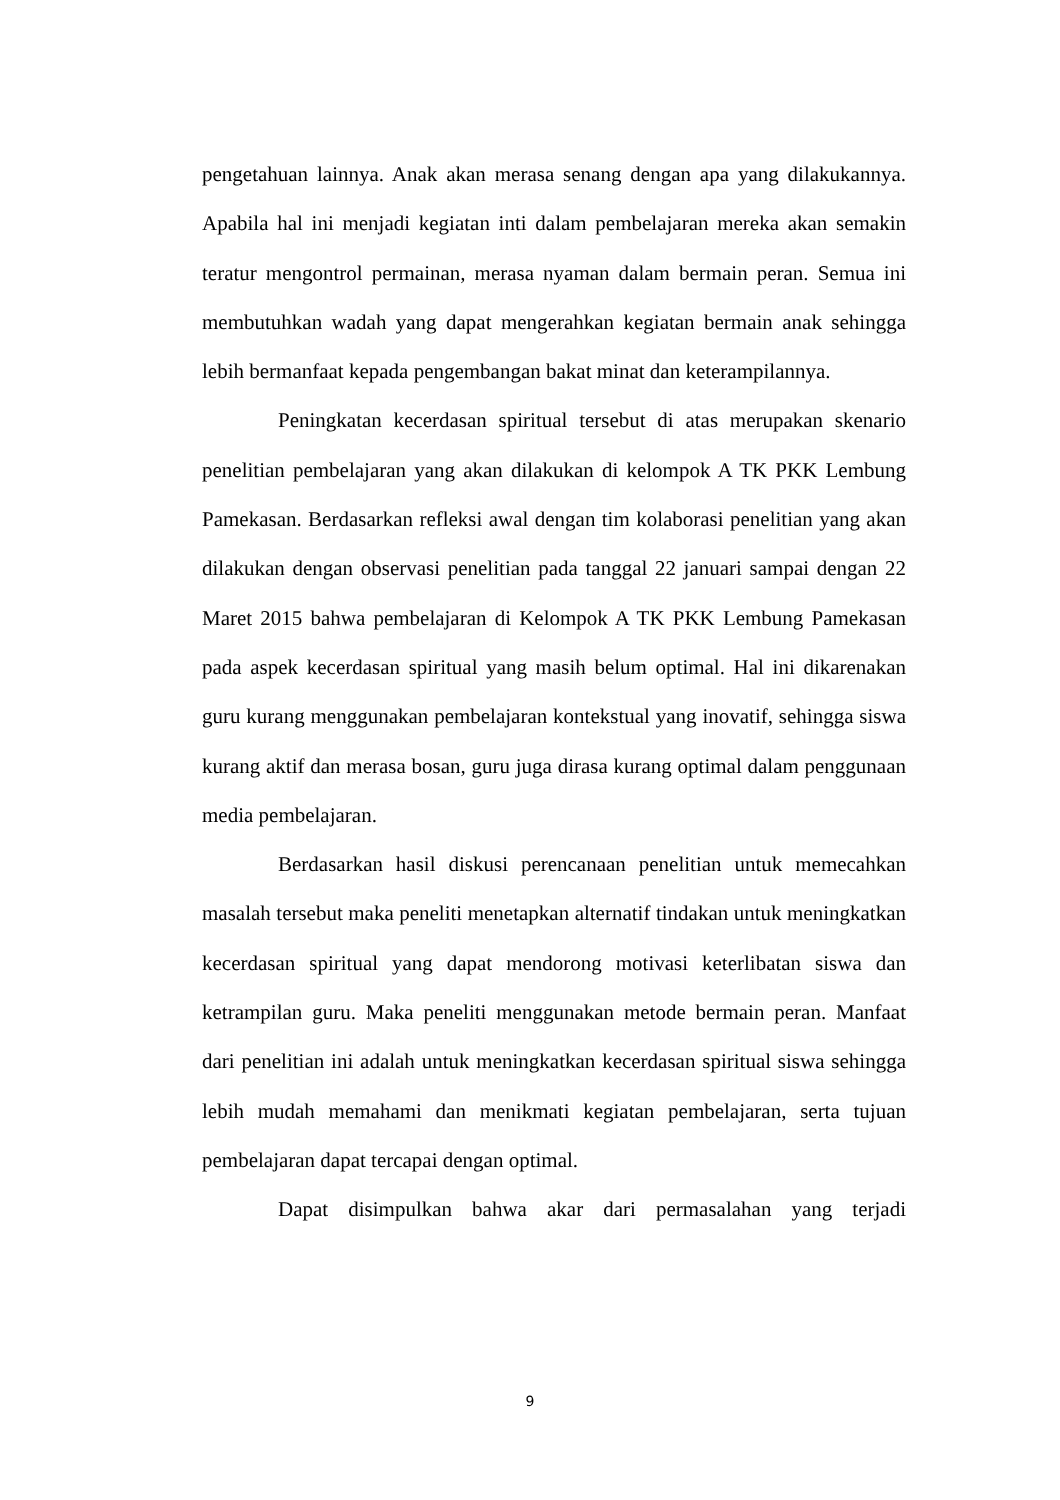pengetahuan lainnya. Anak akan merasa senang dengan apa yang dilakukannya. Apabila hal ini menjadi kegiatan inti dalam pembelajaran mereka akan semakin teratur mengontrol permainan, merasa nyaman dalam bermain peran. Semua ini membutuhkan wadah yang dapat mengerahkan kegiatan bermain anak sehingga lebih bermanfaat kepada pengembangan bakat minat dan keterampilannya.
Peningkatan kecerdasan spiritual tersebut di atas merupakan skenario penelitian pembelajaran yang akan dilakukan di kelompok A TK PKK Lembung Pamekasan. Berdasarkan refleksi awal dengan tim kolaborasi penelitian yang akan dilakukan dengan observasi penelitian pada tanggal 22 januari sampai dengan 22 Maret 2015 bahwa pembelajaran di Kelompok A TK PKK Lembung Pamekasan pada aspek kecerdasan spiritual yang masih belum optimal. Hal ini dikarenakan guru kurang menggunakan pembelajaran kontekstual yang inovatif, sehingga siswa kurang aktif dan merasa bosan, guru juga dirasa kurang optimal dalam penggunaan media pembelajaran.
Berdasarkan hasil diskusi perencanaan penelitian untuk memecahkan masalah tersebut maka peneliti menetapkan alternatif tindakan untuk meningkatkan kecerdasan spiritual yang dapat mendorong motivasi keterlibatan siswa dan ketrampilan guru. Maka peneliti menggunakan metode bermain peran. Manfaat dari penelitian ini adalah untuk meningkatkan kecerdasan spiritual siswa sehingga lebih mudah memahami dan menikmati kegiatan pembelajaran, serta tujuan pembelajaran dapat tercapai dengan optimal.
Dapat disimpulkan bahwa akar dari permasalahan yang terjadi
9